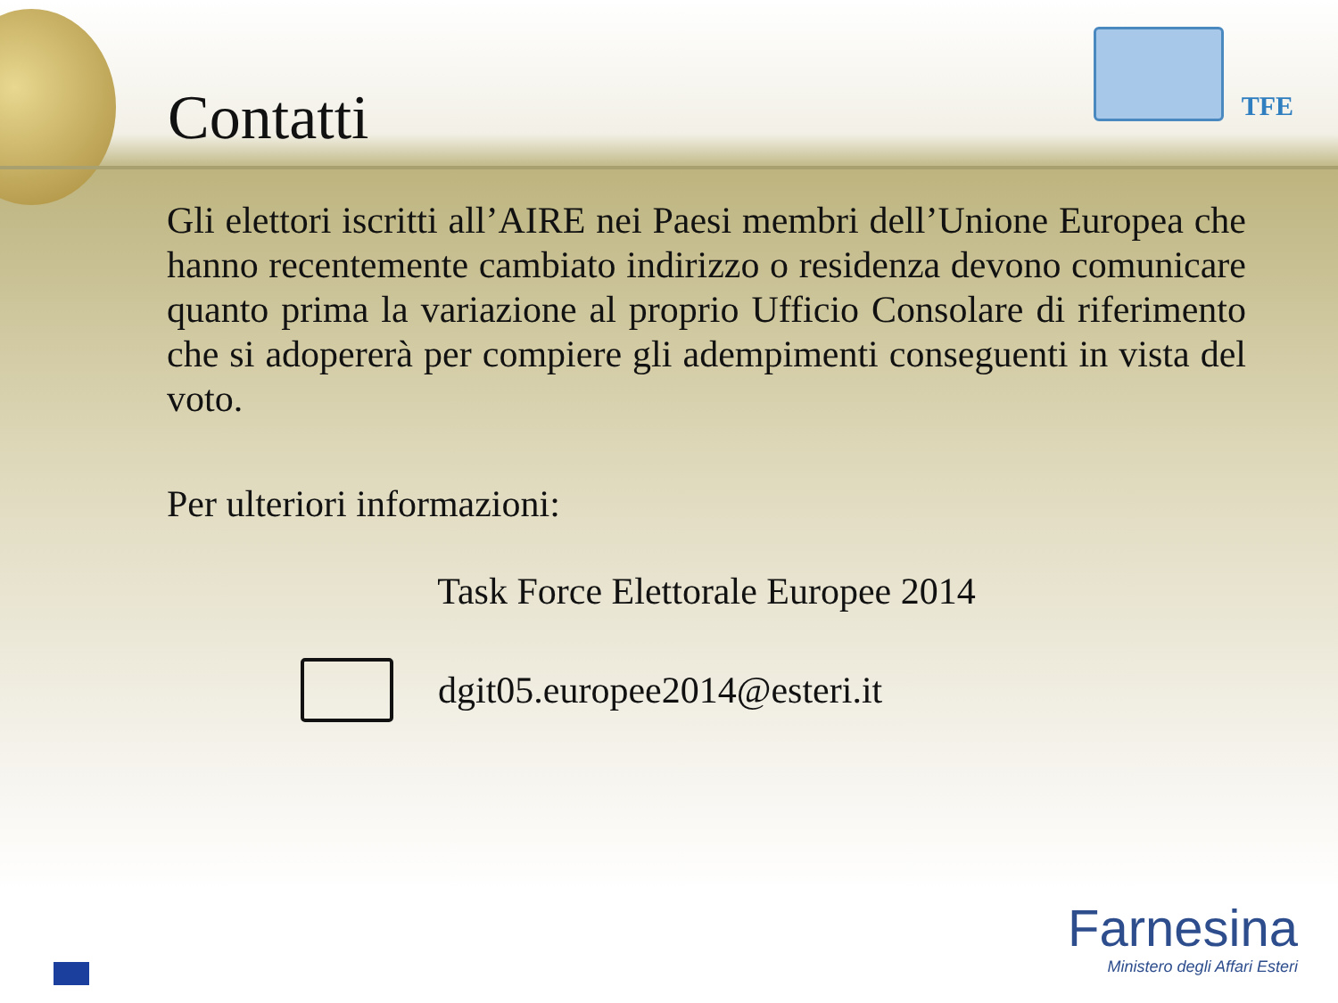Contatti
TFE
Gli elettori iscritti all’AIRE nei Paesi membri dell’Unione Europea che hanno recentemente cambiato indirizzo o residenza devono comunicare quanto prima la variazione al proprio Ufficio Consolare di riferimento che si adopererà per compiere gli adempimenti conseguenti in vista del voto.
Per ulteriori informazioni:
Task Force Elettorale Europee 2014
dgit05.europee2014@esteri.it
Farnesina
Ministero degli Affari Esteri